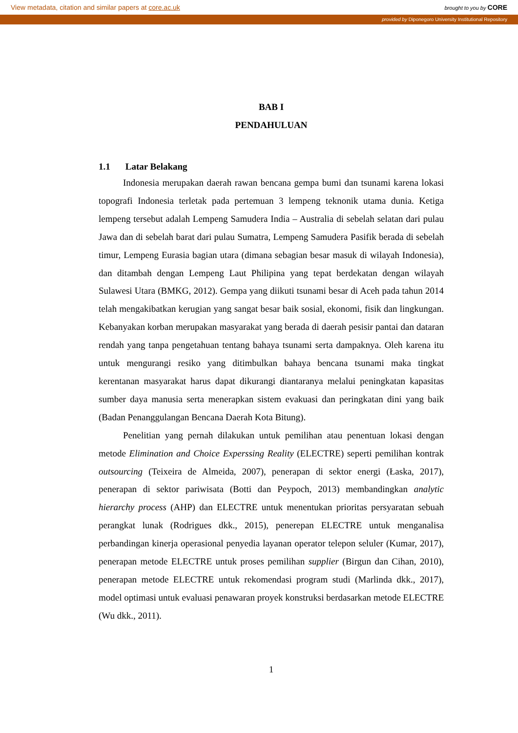View metadata, citation and similar papers at core.ac.uk brought to you by CORE
provided by Diponegoro University Institutional Repository
BAB I
PENDAHULUAN
1.1 Latar Belakang
Indonesia merupakan daerah rawan bencana gempa bumi dan tsunami karena lokasi topografi Indonesia terletak pada pertemuan 3 lempeng teknonik utama dunia. Ketiga lempeng tersebut adalah Lempeng Samudera India – Australia di sebelah selatan dari pulau Jawa dan di sebelah barat dari pulau Sumatra, Lempeng Samudera Pasifik berada di sebelah timur, Lempeng Eurasia bagian utara (dimana sebagian besar masuk di wilayah Indonesia), dan ditambah dengan Lempeng Laut Philipina yang tepat berdekatan dengan wilayah Sulawesi Utara (BMKG, 2012). Gempa yang diikuti tsunami besar di Aceh pada tahun 2014 telah mengakibatkan kerugian yang sangat besar baik sosial, ekonomi, fisik dan lingkungan. Kebanyakan korban merupakan masyarakat yang berada di daerah pesisir pantai dan dataran rendah yang tanpa pengetahuan tentang bahaya tsunami serta dampaknya. Oleh karena itu untuk mengurangi resiko yang ditimbulkan bahaya bencana tsunami maka tingkat kerentanan masyarakat harus dapat dikurangi diantaranya melalui peningkatan kapasitas sumber daya manusia serta menerapkan sistem evakuasi dan peringkatan dini yang baik (Badan Penanggulangan Bencana Daerah Kota Bitung).
Penelitian yang pernah dilakukan untuk pemilihan atau penentuan lokasi dengan metode Elimination and Choice Experssing Reality (ELECTRE) seperti pemilihan kontrak outsourcing (Teixeira de Almeida, 2007), penerapan di sektor energi (Łaska, 2017), penerapan di sektor pariwisata (Botti dan Peypoch, 2013) membandingkan analytic hierarchy process (AHP) dan ELECTRE untuk menentukan prioritas persyaratan sebuah perangkat lunak (Rodrigues dkk., 2015), penerepan ELECTRE untuk menganalisa perbandingan kinerja operasional penyedia layanan operator telepon seluler (Kumar, 2017), penerapan metode ELECTRE untuk proses pemilihan supplier (Birgun dan Cihan, 2010), penerapan metode ELECTRE untuk rekomendasi program studi (Marlinda dkk., 2017), model optimasi untuk evaluasi penawaran proyek konstruksi berdasarkan metode ELECTRE (Wu dkk., 2011).
1